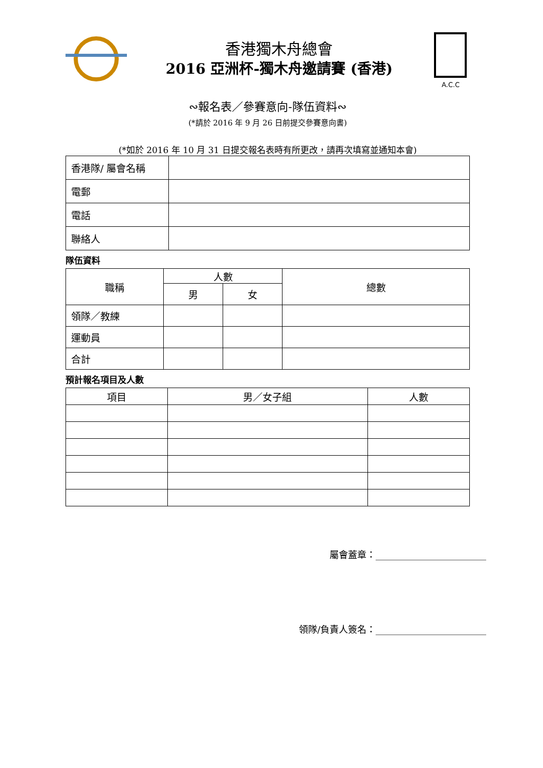香港獨木舟總會
2016 亞洲杯-獨木舟邀請賽 (香港)
A.C.C
∾報名表／參賽意向-隊伍資料∾
(*請於 2016 年 9 月 26 日前提交參賽意向書)
(*如於 2016 年 10 月 31 日提交報名表時有所更改，請再次填寫並通知本會)
| 香港隊/ 屬會名稱 | |
| 電郵 | |
| 電話 | |
| 聯絡人 | |
隊伍資料
| 職稱 | 人數 | | 總數 |
| --- | --- | --- | --- |
| | 男 | 女 | |
| 領隊／教練 | | | |
| 運動員 | | | |
| 合計 | | | |
預計報名項目及人數
| 項目 | 男／女子組 | 人數 |
| --- | --- | --- |
屬會蓋章：________________________
領隊/負責人簽名：________________________